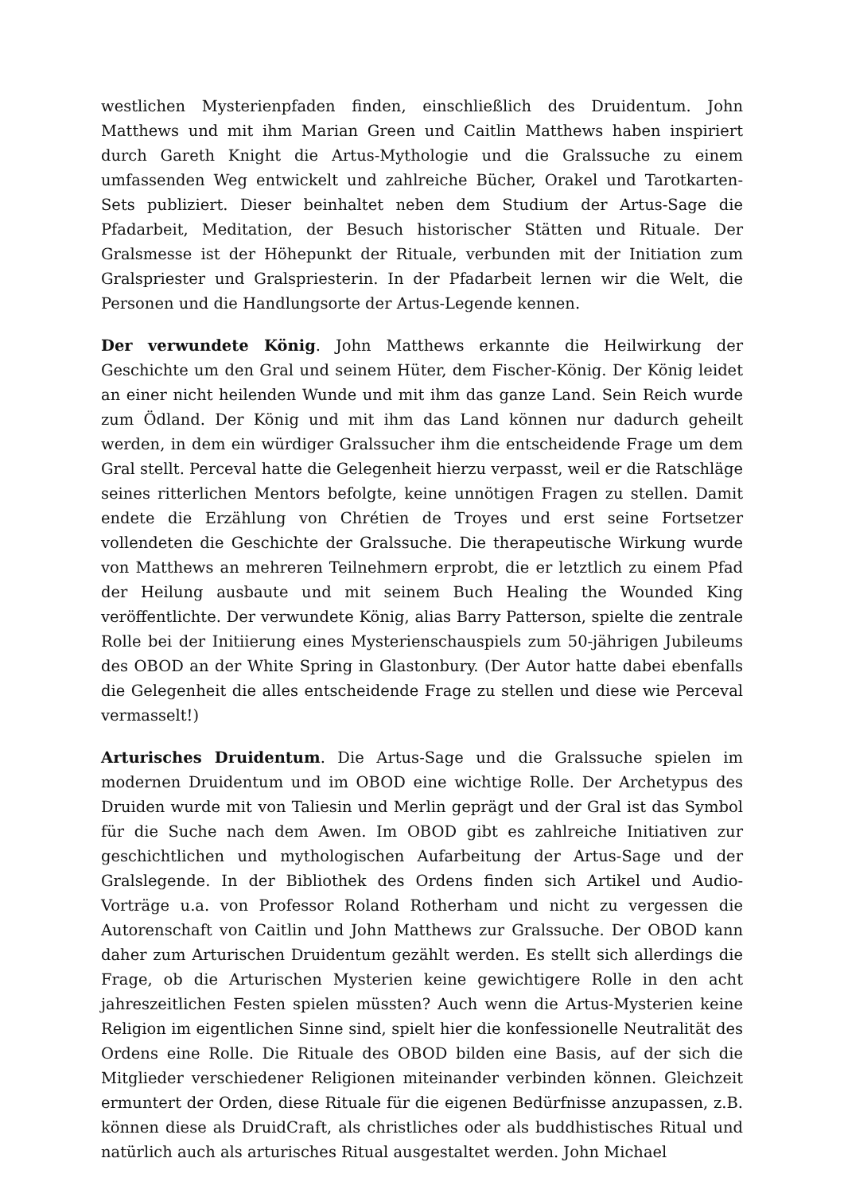westlichen Mysterienpfaden finden, einschließlich des Druidentum. John Matthews und mit ihm Marian Green und Caitlin Matthews haben inspiriert durch Gareth Knight die Artus-Mythologie und die Gralssuche zu einem umfassenden Weg entwickelt und zahlreiche Bücher, Orakel und Tarotkarten-Sets publiziert. Dieser beinhaltet neben dem Studium der Artus-Sage die Pfadarbeit, Meditation, der Besuch historischer Stätten und Rituale. Der Gralsmesse ist der Höhepunkt der Rituale, verbunden mit der Initiation zum Gralspriester und Gralspriesterin. In der Pfadarbeit lernen wir die Welt, die Personen und die Handlungsorte der Artus-Legende kennen.
Der verwundete König. John Matthews erkannte die Heilwirkung der Geschichte um den Gral und seinem Hüter, dem Fischer-König. Der König leidet an einer nicht heilenden Wunde und mit ihm das ganze Land. Sein Reich wurde zum Ödland. Der König und mit ihm das Land können nur dadurch geheilt werden, in dem ein würdiger Gralssucher ihm die entscheidende Frage um dem Gral stellt. Perceval hatte die Gelegenheit hierzu verpasst, weil er die Ratschläge seines ritterlichen Mentors befolgte, keine unnötigen Fragen zu stellen. Damit endete die Erzählung von Chrétien de Troyes und erst seine Fortsetzer vollendeten die Geschichte der Gralssuche. Die therapeutische Wirkung wurde von Matthews an mehreren Teilnehmern erprobt, die er letztlich zu einem Pfad der Heilung ausbaute und mit seinem Buch Healing the Wounded King veröffentlichte. Der verwundete König, alias Barry Patterson, spielte die zentrale Rolle bei der Initiierung eines Mysterienschauspiels zum 50-jährigen Jubileums des OBOD an der White Spring in Glastonbury. (Der Autor hatte dabei ebenfalls die Gelegenheit die alles entscheidende Frage zu stellen und diese wie Perceval vermasselt!)
Arturisches Druidentum. Die Artus-Sage und die Gralssuche spielen im modernen Druidentum und im OBOD eine wichtige Rolle. Der Archetypus des Druiden wurde mit von Taliesin und Merlin geprägt und der Gral ist das Symbol für die Suche nach dem Awen. Im OBOD gibt es zahlreiche Initiativen zur geschichtlichen und mythologischen Aufarbeitung der Artus-Sage und der Gralslegende. In der Bibliothek des Ordens finden sich Artikel und Audio-Vorträge u.a. von Professor Roland Rotherham und nicht zu vergessen die Autorenschaft von Caitlin und John Matthews zur Gralssuche. Der OBOD kann daher zum Arturischen Druidentum gezählt werden. Es stellt sich allerdings die Frage, ob die Arturischen Mysterien keine gewichtigere Rolle in den acht jahreszeitlichen Festen spielen müssten? Auch wenn die Artus-Mysterien keine Religion im eigentlichen Sinne sind, spielt hier die konfessionelle Neutralität des Ordens eine Rolle. Die Rituale des OBOD bilden eine Basis, auf der sich die Mitglieder verschiedener Religionen miteinander verbinden können. Gleichzeit ermuntert der Orden, diese Rituale für die eigenen Bedürfnisse anzupassen, z.B. können diese als DruidCraft, als christliches oder als buddhistisches Ritual und natürlich auch als arturisches Ritual ausgestaltet werden. John Michael